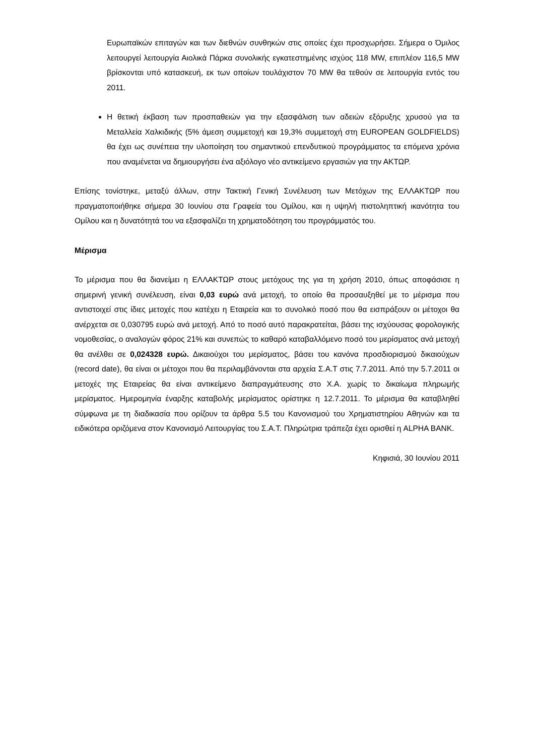Ευρωπαϊκών επιταγών και των διεθνών συνθηκών στις οποίες έχει προσχωρήσει. Σήμερα ο Όμιλος λειτουργεί λειτουργία Αιολικά Πάρκα συνολικής εγκατεστημένης ισχύος 118 MW, επιπλέον 116,5 MW βρίσκονται υπό κατασκευή, εκ των οποίων τουλάχιστον 70 MW θα τεθούν σε λειτουργία εντός του 2011.
Η θετική έκβαση των προσπαθειών για την εξασφάλιση των αδειών εξόρυξης χρυσού για τα Μεταλλεία Χαλκιδικής (5% άμεση συμμετοχή και 19,3% συμμετοχή στη EUROPEAN GOLDFIELDS) θα έχει ως συνέπεια την υλοποίηση του σημαντικού επενδυτικού προγράμματος τα επόμενα χρόνια που αναμένεται να δημιουργήσει ένα αξιόλογο νέο αντικείμενο εργασιών για την ΑΚΤΩΡ.
Επίσης τονίστηκε, μεταξύ άλλων, στην Τακτική Γενική Συνέλευση των Μετόχων της ΕΛΛΑΚΤΩΡ που πραγματοποιήθηκε σήμερα 30 Ιουνίου στα Γραφεία του Ομίλου, και η υψηλή πιστοληπτική ικανότητα του Ομίλου και η δυνατότητά του να εξασφαλίζει τη χρηματοδότηση του προγράμματός του.
Μέρισμα
Το μέρισμα που θα διανείμει η ΕΛΛΑΚΤΩΡ στους μετόχους της για τη χρήση 2010, όπως αποφάσισε η σημερινή γενική συνέλευση, είναι 0,03 ευρώ ανά μετοχή, το οποίο θα προσαυξηθεί με το μέρισμα που αντιστοιχεί στις ίδιες μετοχές που κατέχει η Εταιρεία και το συνολικό ποσό που θα εισπράξουν οι μέτοχοι θα ανέρχεται σε 0,030795 ευρώ ανά μετοχή. Από το ποσό αυτό παρακρατείται, βάσει της ισχύουσας φορολογικής νομοθεσίας, ο αναλογών φόρος 21% και συνεπώς το καθαρό καταβαλλόμενο ποσό του μερίσματος ανά μετοχή θα ανέλθει σε 0,024328 ευρώ. Δικαιούχοι του μερίσματος, βάσει του κανόνα προσδιορισμού δικαιούχων (record date), θα είναι οι μέτοχοι που θα περιλαμβάνονται στα αρχεία Σ.Α.Τ στις 7.7.2011. Από την 5.7.2011 οι μετοχές της Εταιρείας θα είναι αντικείμενο διαπραγμάτευσης στο Χ.Α. χωρίς το δικαίωμα πληρωμής μερίσματος. Ημερομηνία έναρξης καταβολής μερίσματος ορίστηκε η 12.7.2011. Το μέρισμα θα καταβληθεί σύμφωνα με τη διαδικασία που ορίζουν τα άρθρα 5.5 του Κανονισμού του Χρηματιστηρίου Αθηνών και τα ειδικότερα οριζόμενα στον Κανονισμό Λειτουργίας του Σ.Α.Τ. Πληρώτρια τράπεζα έχει ορισθεί η ALPHA BANK.
Κηφισιά, 30 Ιουνίου 2011